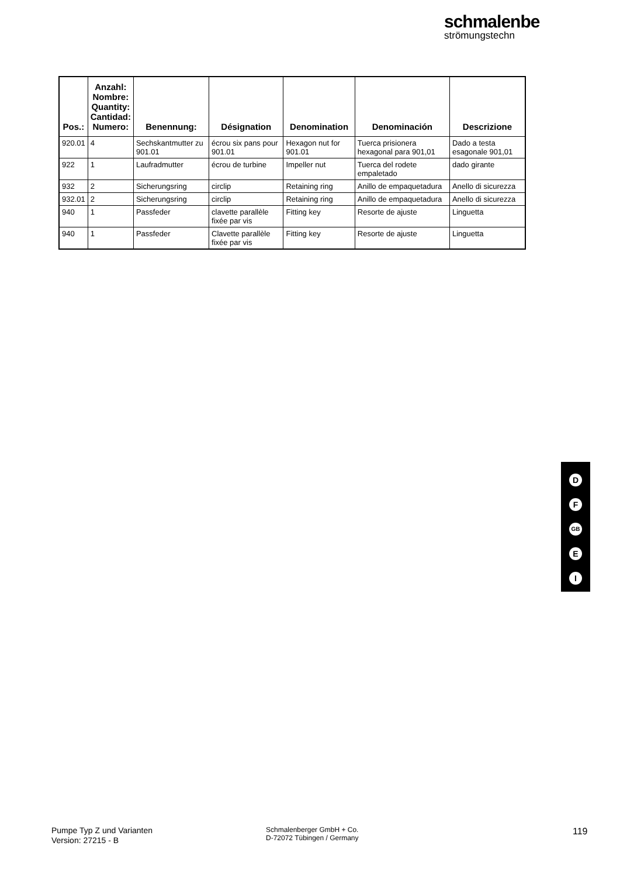schmalenbe
strömungstechn
| Pos.: | Anzahl: Nombre: Quantity: Cantidad: Numero: | Benennung: | Désignation | Denomination | Denominación | Descrizione |
| --- | --- | --- | --- | --- | --- | --- |
| 920.01 | 4 | Sechskantmutter zu 901.01 | écrou six pans pour 901.01 | Hexagon nut for 901.01 | Tuerca prisionera hexagonal para 901,01 | Dado a testa esagonale 901,01 |
| 922 | 1 | Laufradmutter | écrou de turbine | Impeller nut | Tuerca del rodete empaletado | dado girante |
| 932 | 2 | Sicherungsring | circlip | Retaining ring | Anillo de empaquetadura | Anello di sicurezza |
| 932.01 | 2 | Sicherungsring | circlip | Retaining ring | Anillo de empaquetadura | Anello di sicurezza |
| 940 | 1 | Passfeder | clavette parallèle fixée par vis | Fitting key | Resorte de ajuste | Linguetta |
| 940 | 1 | Passfeder | Clavette parallèle fixée par vis | Fitting key | Resorte de ajuste | Linguetta |
D
F
GB
E
I
Pumpe Typ Z und Varianten
Version: 27215 - B
Schmalenberger GmbH + Co.
D-72072 Tübingen / Germany
119